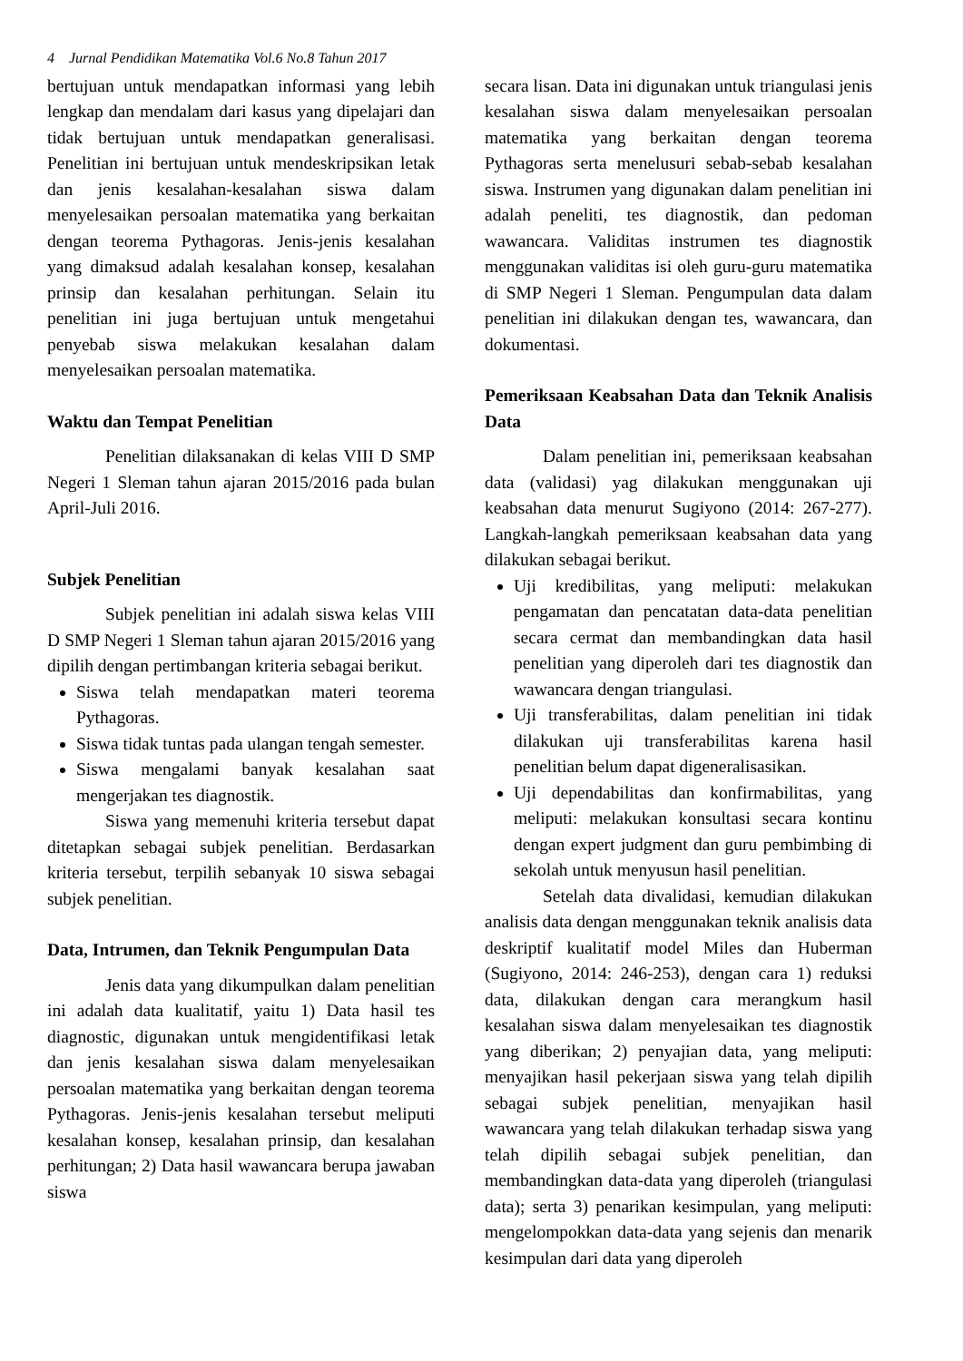4 Jurnal Pendidikan Matematika Vol.6 No.8 Tahun 2017
bertujuan untuk mendapatkan informasi yang lebih lengkap dan mendalam dari kasus yang dipelajari dan tidak bertujuan untuk mendapatkan generalisasi. Penelitian ini bertujuan untuk mendeskripsikan letak dan jenis kesalahan-kesalahan siswa dalam menyelesaikan persoalan matematika yang berkaitan dengan teorema Pythagoras. Jenis-jenis kesalahan yang dimaksud adalah kesalahan konsep, kesalahan prinsip dan kesalahan perhitungan. Selain itu penelitian ini juga bertujuan untuk mengetahui penyebab siswa melakukan kesalahan dalam menyelesaikan persoalan matematika.
Waktu dan Tempat Penelitian
Penelitian dilaksanakan di kelas VIII D SMP Negeri 1 Sleman tahun ajaran 2015/2016 pada bulan April-Juli 2016.
Subjek Penelitian
Subjek penelitian ini adalah siswa kelas VIII D SMP Negeri 1 Sleman tahun ajaran 2015/2016 yang dipilih dengan pertimbangan kriteria sebagai berikut.
Siswa telah mendapatkan materi teorema Pythagoras.
Siswa tidak tuntas pada ulangan tengah semester.
Siswa mengalami banyak kesalahan saat mengerjakan tes diagnostik.
Siswa yang memenuhi kriteria tersebut dapat ditetapkan sebagai subjek penelitian. Berdasarkan kriteria tersebut, terpilih sebanyak 10 siswa sebagai subjek penelitian.
Data, Intrumen, dan Teknik Pengumpulan Data
Jenis data yang dikumpulkan dalam penelitian ini adalah data kualitatif, yaitu 1) Data hasil tes diagnostic, digunakan untuk mengidentifikasi letak dan jenis kesalahan siswa dalam menyelesaikan persoalan matematika yang berkaitan dengan teorema Pythagoras. Jenis-jenis kesalahan tersebut meliputi kesalahan konsep, kesalahan prinsip, dan kesalahan perhitungan; 2) Data hasil wawancara berupa jawaban siswa
secara lisan. Data ini digunakan untuk triangulasi jenis kesalahan siswa dalam menyelesaikan persoalan matematika yang berkaitan dengan teorema Pythagoras serta menelusuri sebab-sebab kesalahan siswa. Instrumen yang digunakan dalam penelitian ini adalah peneliti, tes diagnostik, dan pedoman wawancara. Validitas instrumen tes diagnostik menggunakan validitas isi oleh guru-guru matematika di SMP Negeri 1 Sleman. Pengumpulan data dalam penelitian ini dilakukan dengan tes, wawancara, dan dokumentasi.
Pemeriksaan Keabsahan Data dan Teknik Analisis Data
Dalam penelitian ini, pemeriksaan keabsahan data (validasi) yag dilakukan menggunakan uji keabsahan data menurut Sugiyono (2014: 267-277). Langkah-langkah pemeriksaan keabsahan data yang dilakukan sebagai berikut.
Uji kredibilitas, yang meliputi: melakukan pengamatan dan pencatatan data-data penelitian secara cermat dan membandingkan data hasil penelitian yang diperoleh dari tes diagnostik dan wawancara dengan triangulasi.
Uji transferabilitas, dalam penelitian ini tidak dilakukan uji transferabilitas karena hasil penelitian belum dapat digeneralisasikan.
Uji dependabilitas dan konfirmabilitas, yang meliputi: melakukan konsultasi secara kontinu dengan expert judgment dan guru pembimbing di sekolah untuk menyusun hasil penelitian.
Setelah data divalidasi, kemudian dilakukan analisis data dengan menggunakan teknik analisis data deskriptif kualitatif model Miles dan Huberman (Sugiyono, 2014: 246-253), dengan cara 1) reduksi data, dilakukan dengan cara merangkum hasil kesalahan siswa dalam menyelesaikan tes diagnostik yang diberikan; 2) penyajian data, yang meliputi: menyajikan hasil pekerjaan siswa yang telah dipilih sebagai subjek penelitian, menyajikan hasil wawancara yang telah dilakukan terhadap siswa yang telah dipilih sebagai subjek penelitian, dan membandingkan data-data yang diperoleh (triangulasi data); serta 3) penarikan kesimpulan, yang meliputi: mengelompokkan data-data yang sejenis dan menarik kesimpulan dari data yang diperoleh